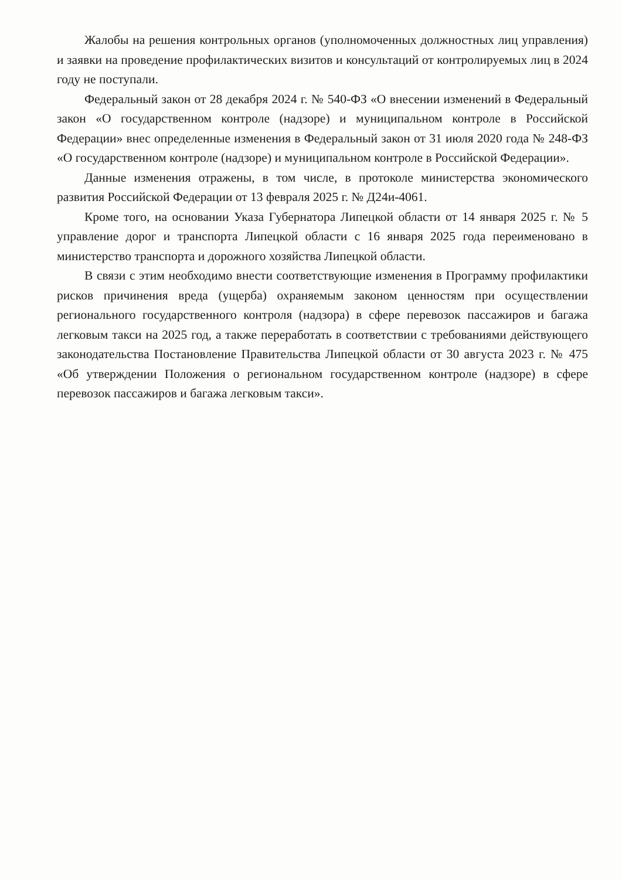Жалобы на решения контрольных органов (уполномоченных должностных лиц управления) и заявки на проведение профилактических визитов и консультаций от контролируемых лиц в 2024 году не поступали.
Федеральный закон от 28 декабря 2024 г. № 540-ФЗ «О внесении изменений в Федеральный закон «О государственном контроле (надзоре) и муниципальном контроле в Российской Федерации» внес определенные изменения в Федеральный закон от 31 июля 2020 года № 248-ФЗ «О государственном контроле (надзоре) и муниципальном контроле в Российской Федерации».
Данные изменения отражены, в том числе, в протоколе министерства экономического развития Российской Федерации от 13 февраля 2025 г. № Д24и-4061.
Кроме того, на основании Указа Губернатора Липецкой области от 14 января 2025 г. № 5 управление дорог и транспорта Липецкой области с 16 января 2025 года переименовано в министерство транспорта и дорожного хозяйства Липецкой области.
В связи с этим необходимо внести соответствующие изменения в Программу профилактики рисков причинения вреда (ущерба) охраняемым законом ценностям при осуществлении регионального государственного контроля (надзора) в сфере перевозок пассажиров и багажа легковым такси на 2025 год, а также переработать в соответствии с требованиями действующего законодательства Постановление Правительства Липецкой области от 30 августа 2023 г. № 475 «Об утверждении Положения о региональном государственном контроле (надзоре) в сфере перевозок пассажиров и багажа легковым такси».